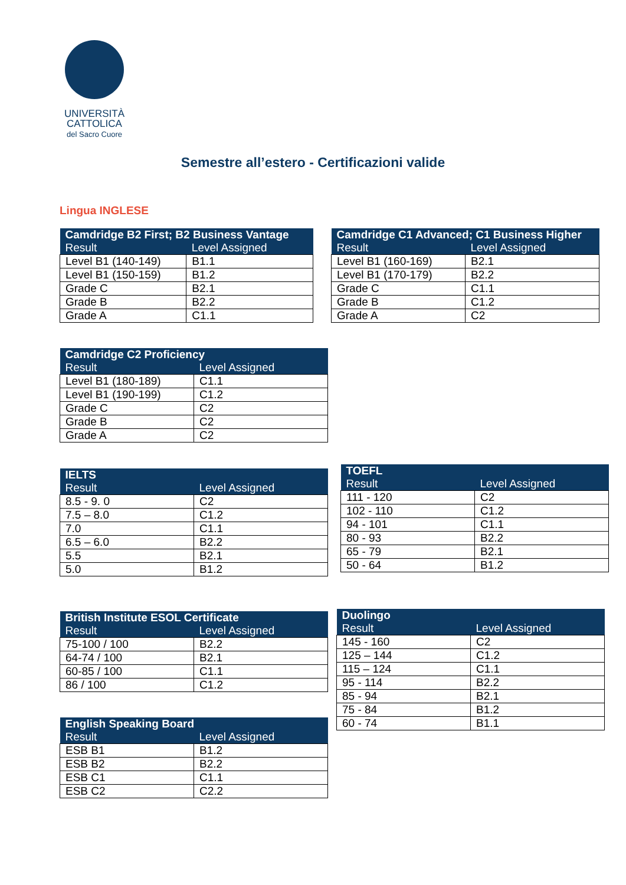UNIVERSITÀ
CATTOLICA
del Sacro Cuore
Semestre all’estero - Certificazioni valide
Lingua INGLESE
| Camdridge B2 First; B2 Business Vantage | |
| --- | --- |
| Result | Level Assigned |
| Level B1 (140-149) | B1.1 |
| Level B1 (150-159) | B1.2 |
| Grade C | B2.1 |
| Grade B | B2.2 |
| Grade A | C1.1 |
| Camdridge C1 Advanced; C1 Business Higher | |
| --- | --- |
| Result | Level Assigned |
| Level B1 (160-169) | B2.1 |
| Level B1 (170-179) | B2.2 |
| Grade C | C1.1 |
| Grade B | C1.2 |
| Grade A | C2 |
| Camdridge C2 Proficiency | |
| --- | --- |
| Result | Level Assigned |
| Level B1 (180-189) | C1.1 |
| Level B1 (190-199) | C1.2 |
| Grade C | C2 |
| Grade B | C2 |
| Grade A | C2 |
| IELTS | |
| --- | --- |
| Result | Level Assigned |
| 8.5 - 9. 0 | C2 |
| 7.5 – 8.0 | C1.2 |
| 7.0 | C1.1 |
| 6.5 – 6.0 | B2.2 |
| 5.5 | B2.1 |
| 5.0 | B1.2 |
| TOEFL | |
| --- | --- |
| Result | Level Assigned |
| 111 - 120 | C2 |
| 102 - 110 | C1.2 |
| 94 - 101 | C1.1 |
| 80 - 93 | B2.2 |
| 65 - 79 | B2.1 |
| 50 - 64 | B1.2 |
| British Institute ESOL Certificate | |
| --- | --- |
| Result | Level Assigned |
| 75-100 / 100 | B2.2 |
| 64-74 / 100 | B2.1 |
| 60-85 / 100 | C1.1 |
| 86 / 100 | C1.2 |
| Duolingo | |
| --- | --- |
| Result | Level Assigned |
| 145 - 160 | C2 |
| 125 – 144 | C1.2 |
| 115 – 124 | C1.1 |
| 95 - 114 | B2.2 |
| 85 - 94 | B2.1 |
| 75 - 84 | B1.2 |
| 60 - 74 | B1.1 |
| English Speaking Board | |
| --- | --- |
| Result | Level Assigned |
| ESB B1 | B1.2 |
| ESB B2 | B2.2 |
| ESB C1 | C1.1 |
| ESB C2 | C2.2 |